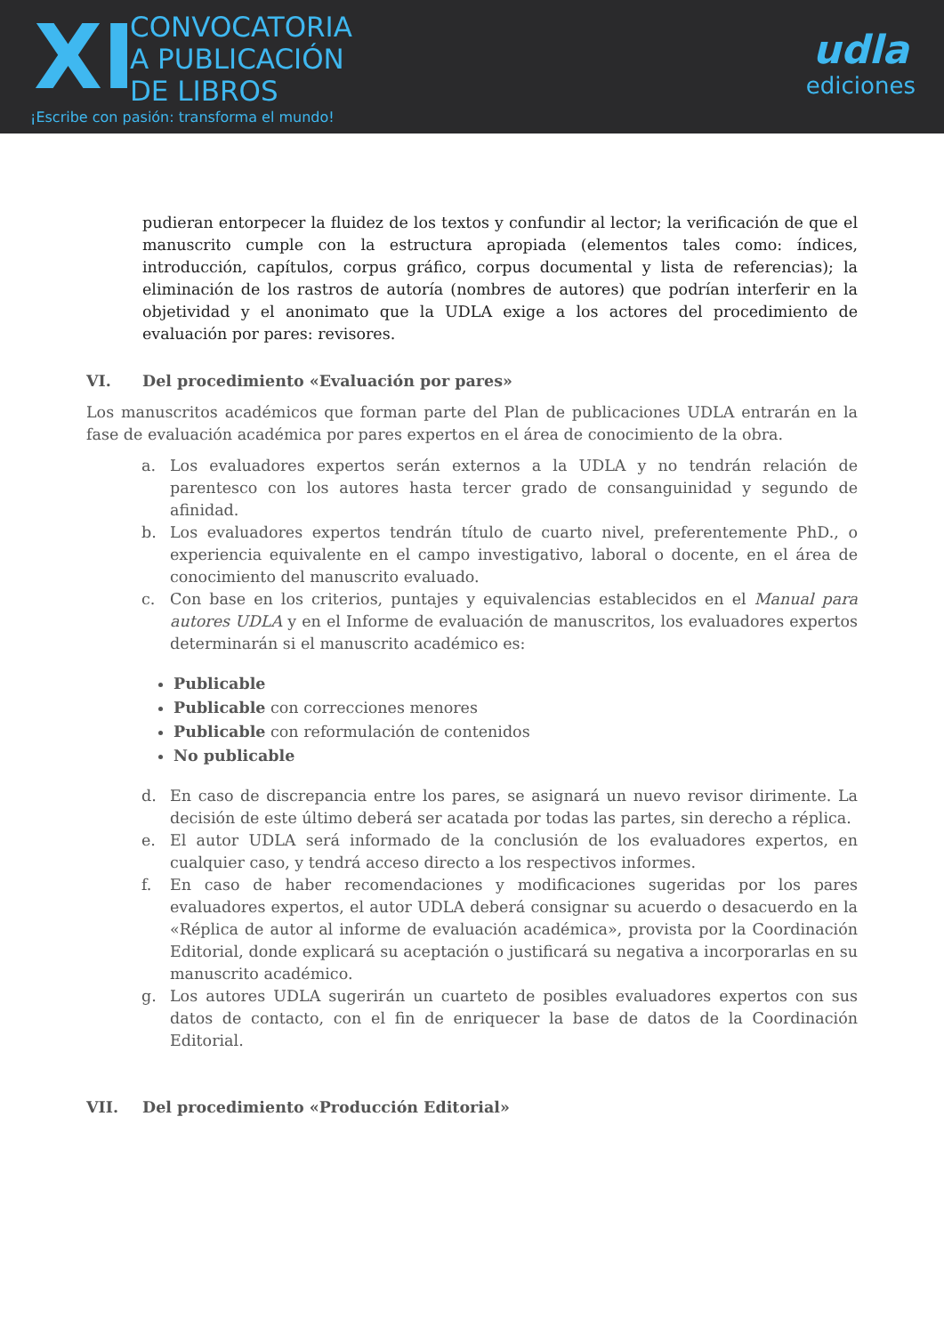XI
CONVOCATORIA
A PUBLICACIÓN
DE LIBROS
¡Escribe con pasión: transforma el mundo!
udla
ediciones
pudieran entorpecer la fluidez de los textos y confundir al lector; la verificación de que el manuscrito cumple con la estructura apropiada (elementos tales como: índices, introducción, capítulos, corpus gráfico, corpus documental y lista de referencias); la eliminación de los rastros de autoría (nombres de autores) que podrían interferir en la objetividad y el anonimato que la UDLA exige a los actores del procedimiento de evaluación por pares: revisores.
VI. Del procedimiento «Evaluación por pares»
Los manuscritos académicos que forman parte del Plan de publicaciones UDLA entrarán en la fase de evaluación académica por pares expertos en el área de conocimiento de la obra.
a. Los evaluadores expertos serán externos a la UDLA y no tendrán relación de parentesco con los autores hasta tercer grado de consanguinidad y segundo de afinidad.
b. Los evaluadores expertos tendrán título de cuarto nivel, preferentemente PhD., o experiencia equivalente en el campo investigativo, laboral o docente, en el área de conocimiento del manuscrito evaluado.
c. Con base en los criterios, puntajes y equivalencias establecidos en el Manual para autores UDLA y en el Informe de evaluación de manuscritos, los evaluadores expertos determinarán si el manuscrito académico es:
Publicable
Publicable con correcciones menores
Publicable con reformulación de contenidos
No publicable
d. En caso de discrepancia entre los pares, se asignará un nuevo revisor dirimente. La decisión de este último deberá ser acatada por todas las partes, sin derecho a réplica.
e. El autor UDLA será informado de la conclusión de los evaluadores expertos, en cualquier caso, y tendrá acceso directo a los respectivos informes.
f. En caso de haber recomendaciones y modificaciones sugeridas por los pares evaluadores expertos, el autor UDLA deberá consignar su acuerdo o desacuerdo en la «Réplica de autor al informe de evaluación académica», provista por la Coordinación Editorial, donde explicará su aceptación o justificará su negativa a incorporarlas en su manuscrito académico.
g. Los autores UDLA sugerirán un cuarteto de posibles evaluadores expertos con sus datos de contacto, con el fin de enriquecer la base de datos de la Coordinación Editorial.
VII. Del procedimiento «Producción Editorial»